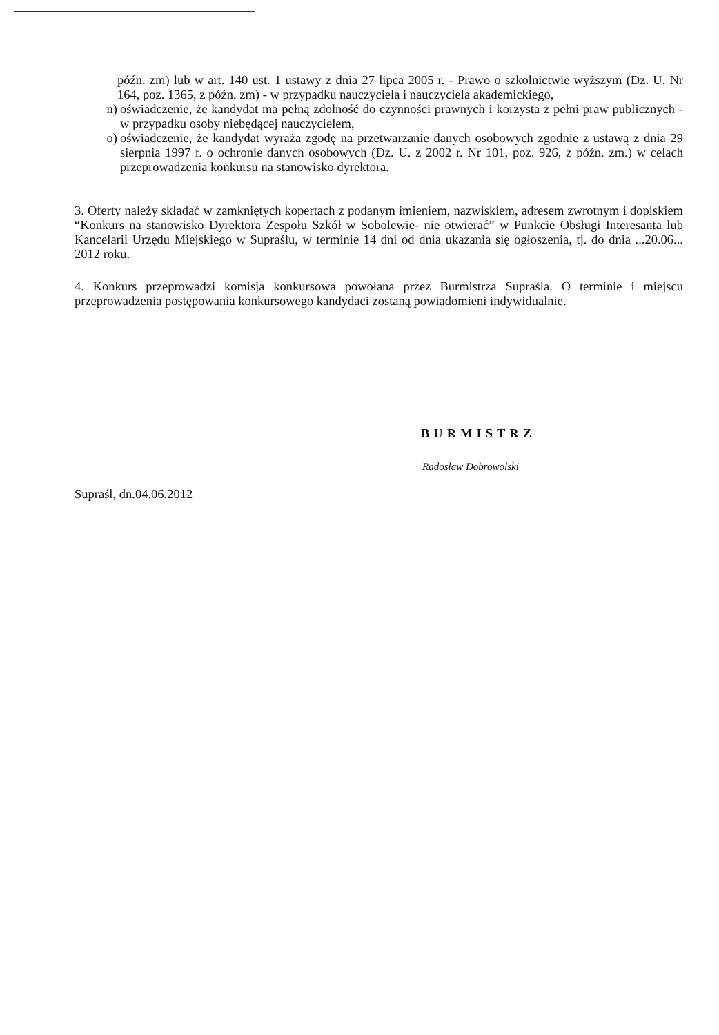późn. zm) lub w art. 140 ust. 1 ustawy z dnia 27 lipca 2005 r. - Prawo o szkolnictwie wyższym (Dz. U. Nr 164, poz. 1365, z późn. zm) - w przypadku nauczyciela i nauczyciela akademickiego,
n) oświadczenie, że kandydat ma pełną zdolność do czynności prawnych i korzysta z pełni praw publicznych - w przypadku osoby niebędącej nauczycielem,
o) oświadczenie, że kandydat wyraża zgodę na przetwarzanie danych osobowych zgodnie z ustawą z dnia 29 sierpnia 1997 r. o ochronie danych osobowych (Dz. U. z 2002 r. Nr 101, poz. 926, z późn. zm.) w celach przeprowadzenia konkursu na stanowisko dyrektora.
3. Oferty należy składać w zamkniętych kopertach z podanym imieniem, nazwiskiem, adresem zwrotnym i dopiskiem “Konkurs na stanowisko Dyrektora Zespołu Szkół w Sobolewie- nie otwierać” w Punkcie Obsługi Interesanta lub Kancelarii Urzędu Miejskiego w Supraślu, w terminie 14 dni od dnia ukazania się ogłoszenia, tj. do dnia ...20.06... 2012 roku.
4. Konkurs przeprowadzi komisja konkursowa powołana przez Burmistrza Supraśla. O terminie i miejscu przeprowadzenia postępowania konkursowego kandydaci zostaną powiadomieni indywidualnie.
BURMISTRZ
Radosław Dobrowolski
Supraśl, dn.04.06.2012